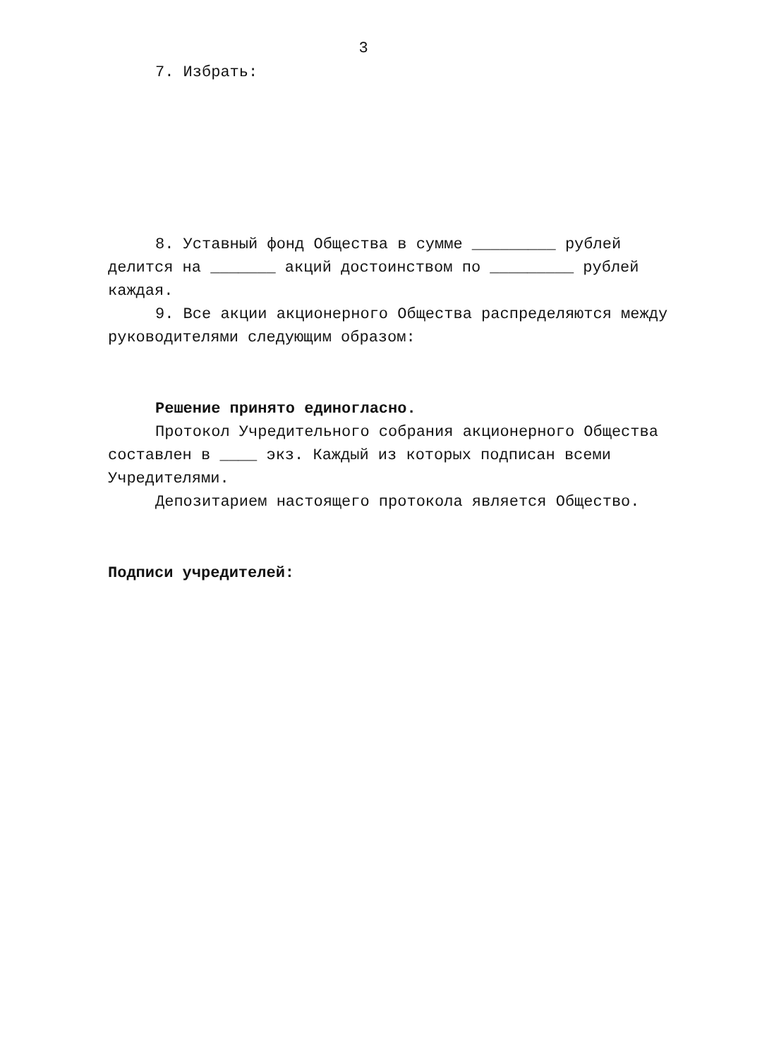3
7. Избрать:
8. Уставный фонд Общества в сумме _________ рублей делится на _______ акций достоинством по _________ рублей каждая.
9. Все акции акционерного Общества распределяются между руководителями следующим образом:
Решение принято единогласно.
Протокол Учредительного собрания акционерного Общества составлен в ____ экз. Каждый из которых подписан всеми Учредителями.
Депозитарием настоящего протокола является Общество.
Подписи учредителей: